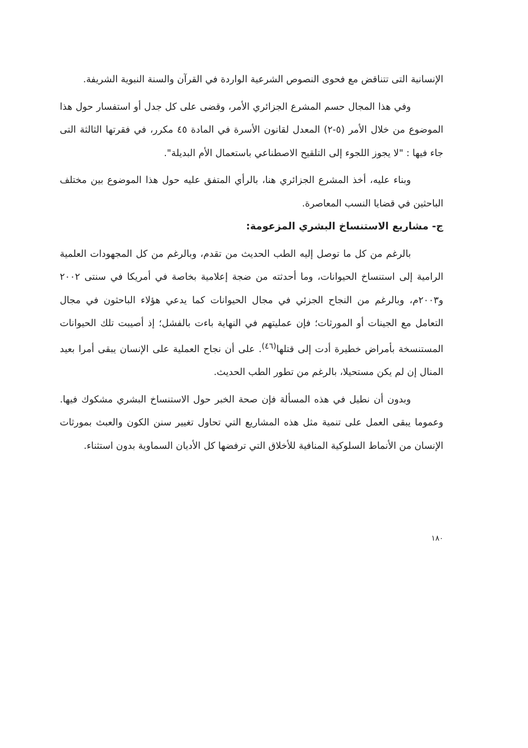الإنسانية التى تتناقض مع فحوى النصوص الشرعية الواردة في القرآن والسنة النبوية الشريفة.
وفي هذا المجال حسم المشرع الجزائري الأمر، وقضى على كل جدل أو استفسار حول هذا الموضوع من خلال الأمر (٥-٢) المعدل لقانون الأسرة في المادة ٤٥ مكرر، في فقرتها الثالثة التى جاء فيها : "لا يجوز اللجوء إلى التلقيح الاصطناعي باستعمال الأم البديلة".
وبناء عليه، أخذ المشرع الجزائري هنا، بالرأي المتفق عليه حول هذا الموضوع بين مختلف الباحثين في قضايا النسب المعاصرة.
ج- مشاريع الاستنساخ البشري المزعومة:
بالرغم من كل ما توصل إليه الطب الحديث من تقدم، وبالرغم من كل المجهودات العلمية الرامية إلى استنساخ الحيوانات، وما أحدثته من ضجة إعلامية بخاصة في أمريكا في سنتى ٢٠٠٢ و٢٠٠٣م، وبالرغم من النجاح الجزئي في مجال الحيوانات كما يدعي هؤلاء الباحثون في مجال التعامل مع الجينات أو المورثات؛ فإن عمليتهم في النهاية باءت بالفشل؛ إذ أصيبت تلك الحيوانات المستنسخة بأمراض خطيرة أدت إلى قتلها<sup>(٤٦)</sup>. على أن نجاح العملية على الإنسان يبقى أمرا بعيد المنال إن لم يكن مستحيلا، بالرغم من تطور الطب الحديث.
وبدون أن نطيل في هذه المسألة فإن صحة الخبر حول الاستنساخ البشري مشكوك فيها. وعموما يبقى العمل على تنمية مثل هذه المشاريع التي تحاول تغيير سنن الكون والعبث بمورثات الإنسان من الأنماط السلوكية المنافية للأخلاق التي ترفضها كل الأديان السماوية بدون استثناء.
١٨٠